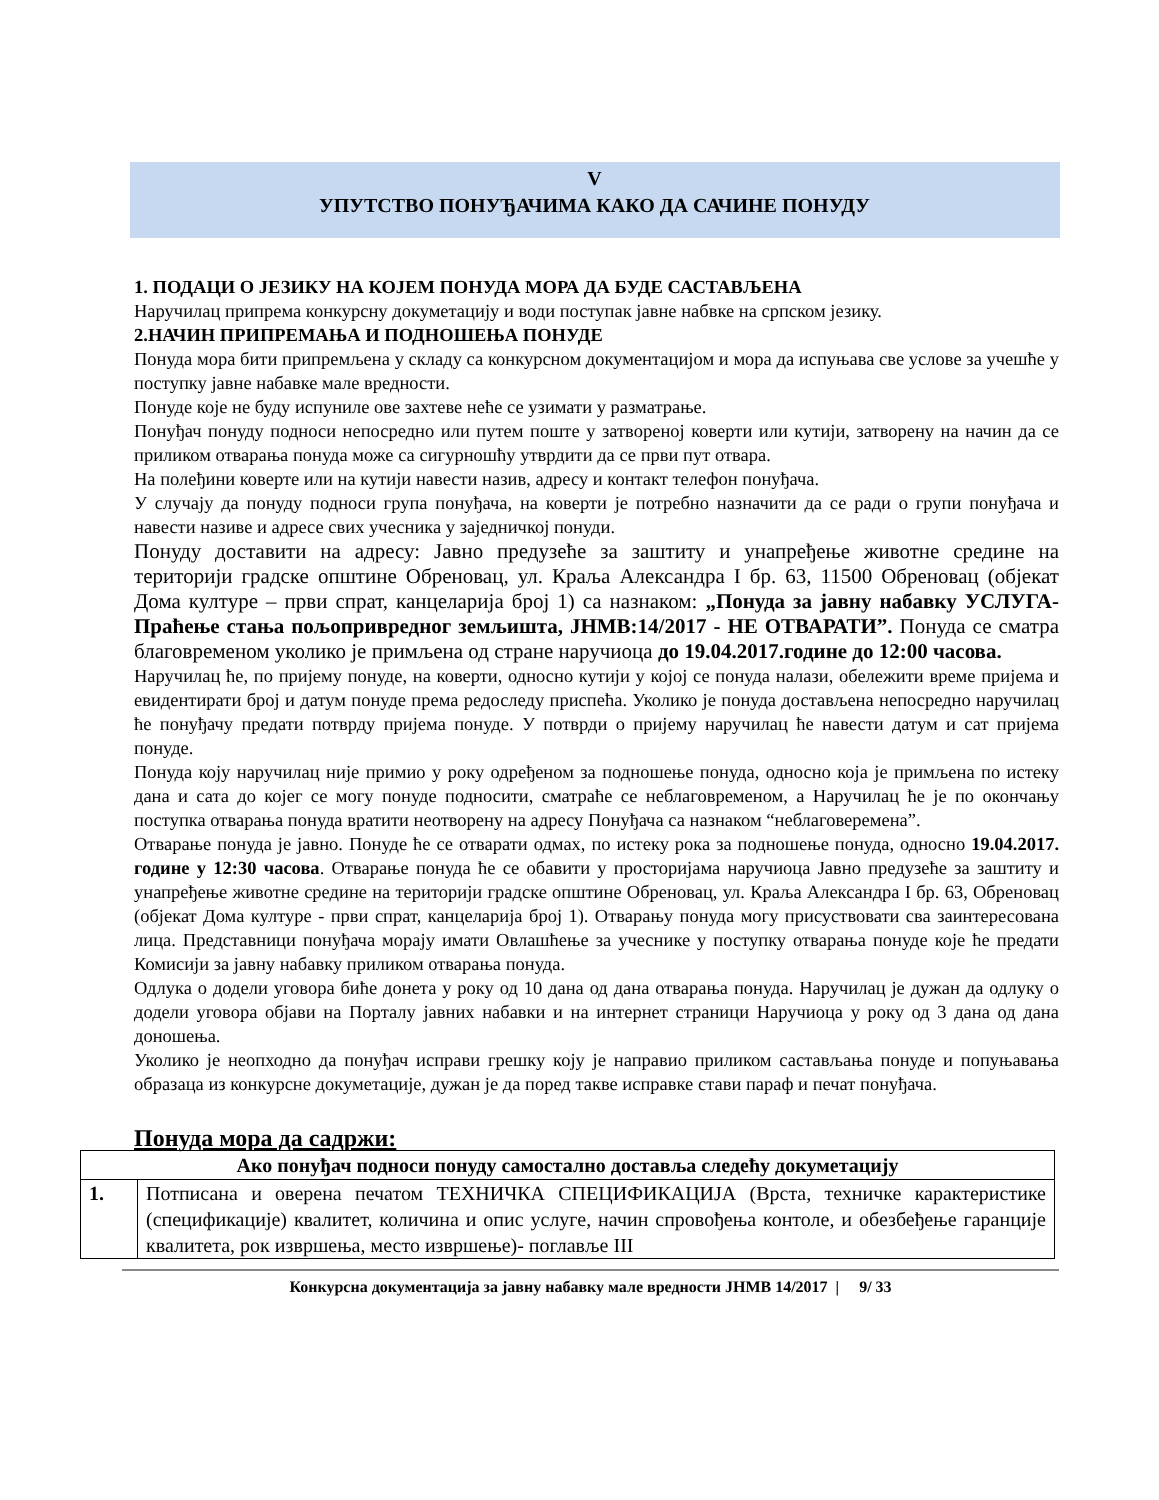V
УПУТСТВО ПОНУЂАЧИМА КАКО ДА САЧИНЕ ПОНУДУ
1. ПОДАЦИ О ЈЕЗИКУ НА КОЈЕМ ПОНУДА МОРА ДА БУДЕ САСТАВЉЕНА
Наручилац припрема конкурсну докуметацију и води поступак јавне набвке на српском језику.
2.НАЧИН ПРИПРЕМАЊА И ПОДНОШЕЊА ПОНУДЕ
Понуда мора бити припремљена у складу са конкурсном документацијом и мора да испуњава све услове за учешће у поступку јавне набавке мале вредности.
Понуде које не буду испуниле ове захтеве неће се узимати у разматрање.
Понуђач понуду подноси непосредно или путем поште у затвореној коверти или кутији, затворену на начин да се приликом отварања понуда може са сигурношћу утврдити да се први пут отвара.
На полеђини коверте или на кутији навести назив, адресу и контакт телефон понуђача.
У случају да понуду подноси група понуђача, на коверти је потребно назначити да се ради о групи понуђача и навести називе и адресе свих учесника у заједничкој понуди.
Понуду доставити на адресу: Јавно предузеће за заштиту и унапређење животне средине на територији градске општине Обреновац, ул. Краља Александра I бр. 63, 11500 Обреновац (објекат Дома културе – први спрат, канцеларија број 1) са назнаком: „Понуда за јавну набавку УСЛУГА- Праћење стања пољопривредног земљишта, ЈНМВ:14/2017 - НЕ ОТВАРАТИ”. Понуда се сматра благовременом уколико је примљена од стране наручиоца до 19.04.2017.године до 12:00 часова.
Наручилац ће, по пријему понуде, на коверти, односно кутији у којој се понуда налази, обележити време пријема и евидентирати број и датум понуде према редоследу приспећа. Уколико је понуда достављена непосредно наручилац ће понуђачу предати потврду пријема понуде. У потврди о пријему наручилац ће навести датум и сат пријема понуде.
Понуда коју наручилац није примио у року одређеном за подношење понуда, односно која је примљена по истеку дана и сата до којег се могу понуде подносити, сматраће се неблаговременом, а Наручилац ће је по окончању поступка отварања понуда вратити неотворену на адресу Понуђача са назнаком “неблаговеремена”.
Отварање понуда је јавно. Понуде ће се отварати одмах, по истеку рока за подношење понуда, односно 19.04.2017. године у 12:30 часова. Отварање понуда ће се обавити у просторијама наручиоца Јавно предузеће за заштиту и унапређење животне средине на територији градске општине Обреновац, ул. Краља Александра I бр. 63, Обреновац (објекат Дома културе - први спрат, канцеларија број 1). Отварању понуда могу присуствовати сва заинтересована лица. Представници понуђача морају имати Овлашћење за учеснике у поступку отварања понуде које ће предати Комисији за јавну набавку приликом отварања понуда.
Одлука о додели уговора биће донета у року од 10 дана од дана отварања понуда. Наручилац је дужан да одлуку о додели уговора објави на Порталу јавних набавки и на интернет страници Наручиоца у року од 3 дана од дана доношења.
Уколико је неопходно да понуђач исправи грешку коју је направио приликом састављања понуде и попуњавања образаца из конкурсне докуметације, дужан је да поред такве исправке стави параф и печат понуђача.
Понуда мора да садржи:
| Ако понуђач подноси понуду самостално доставља следећу докуметацију | |
| --- | --- |
| 1. | Потписана и оверена печатом ТЕХНИЧКА СПЕЦИФИКАЦИЈА (Врста, техничке карактеристике (спецификације) квалитет, количина и опис услуге, начин спровођења контоле, и обезбеђење гаранције квалитета, рок извршења, место извршење)- поглавље III |
Конкурсна документација за јавну набавку мале вредности ЈНМВ 14/2017 | 9/ 33